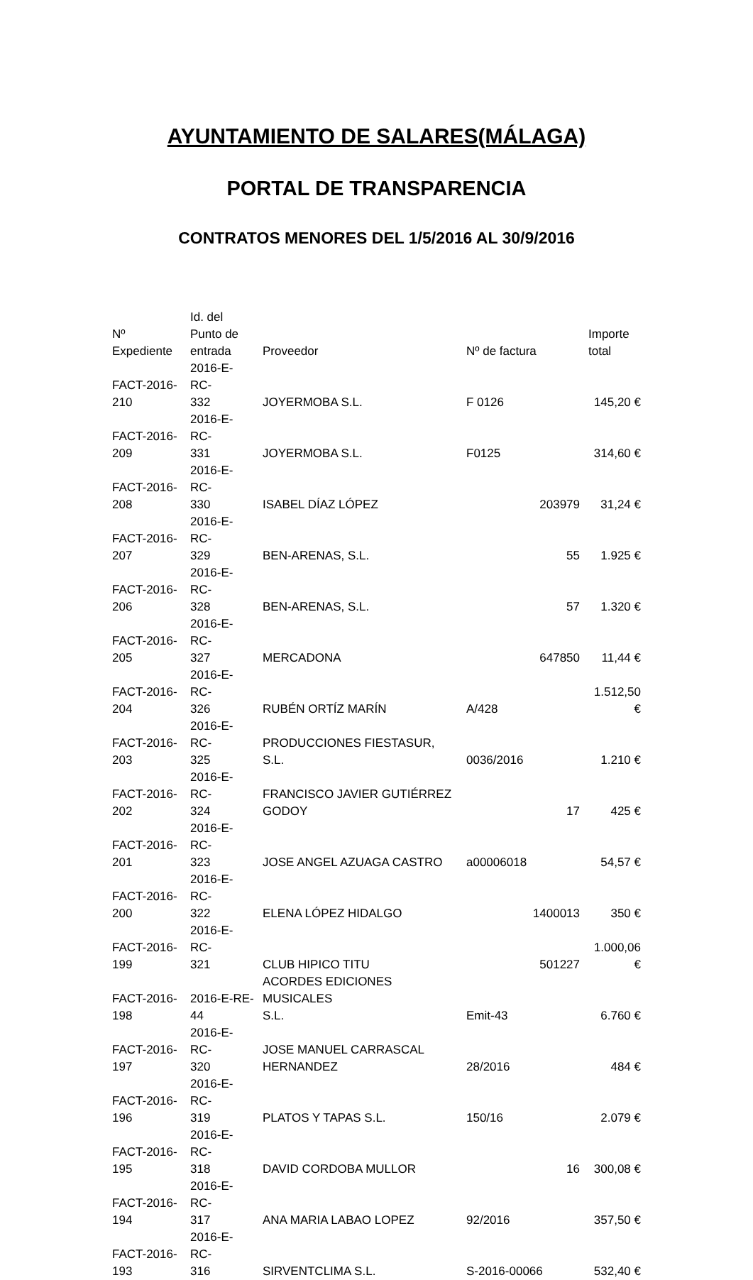AYUNTAMIENTO DE SALARES(MÁLAGA)
PORTAL DE TRANSPARENCIA
CONTRATOS MENORES DEL 1/5/2016 AL 30/9/2016
| Nº Expediente | Id. del Punto de entrada | Proveedor | Nº de factura | Importe total |
| --- | --- | --- | --- | --- |
| FACT-2016- 210 | 2016-E-RC- 332 | JOYERMOBA S.L. | F 0126 | 145,20 € |
| FACT-2016- 209 | 2016-E-RC- 331 | JOYERMOBA S.L. | F0125 | 314,60 € |
| FACT-2016- 208 | 2016-E-RC- 330 | ISABEL DÍAZ LÓPEZ | 203979 | 31,24 € |
| FACT-2016- 207 | 2016-E-RC- 329 | BEN-ARENAS, S.L. | 55 | 1.925 € |
| FACT-2016- 206 | 2016-E-RC- 328 | BEN-ARENAS, S.L. | 57 | 1.320 € |
| FACT-2016- 205 | 2016-E-RC- 327 | MERCADONA | 647850 | 11,44 € |
| FACT-2016- 204 | 2016-E-RC- 326 | RUBÉN ORTÍZ MARÍN | A/428 | 1.512,50 € |
| FACT-2016- 203 | 2016-E-RC- 325 | PRODUCCIONES FIESTASUR, S.L. | 0036/2016 | 1.210 € |
| FACT-2016- 202 | 2016-E-RC- 324 | FRANCISCO JAVIER GUTIÉRREZ GODOY | 17 | 425 € |
| FACT-2016- 201 | 2016-E-RC- 323 | JOSE ANGEL AZUAGA CASTRO | a00006018 | 54,57 € |
| FACT-2016- 200 | 2016-E-RC- 322 | ELENA LÓPEZ HIDALGO | 1400013 | 350 € |
| FACT-2016- 199 | 2016-E-RC- 321 | CLUB HIPICO TITU | 501227 | 1.000,06 € |
| FACT-2016- 198 | 2016-E-RE- 44 | ACORDES EDICIONES MUSICALES S.L. | Emit-43 | 6.760 € |
| FACT-2016- 197 | 2016-E-RC- 320 | JOSE MANUEL CARRASCAL HERNANDEZ | 28/2016 | 484 € |
| FACT-2016- 196 | 2016-E-RC- 319 | PLATOS Y TAPAS S.L. | 150/16 | 2.079 € |
| FACT-2016- 195 | 2016-E-RC- 318 | DAVID CORDOBA MULLOR | 16 | 300,08 € |
| FACT-2016- 194 | 2016-E-RC- 317 | ANA MARIA LABAO LOPEZ | 92/2016 | 357,50 € |
| FACT-2016- 193 | 2016-E-RC- 316 | SIRVENTCLIMA S.L. | S-2016-00066 | 532,40 € |